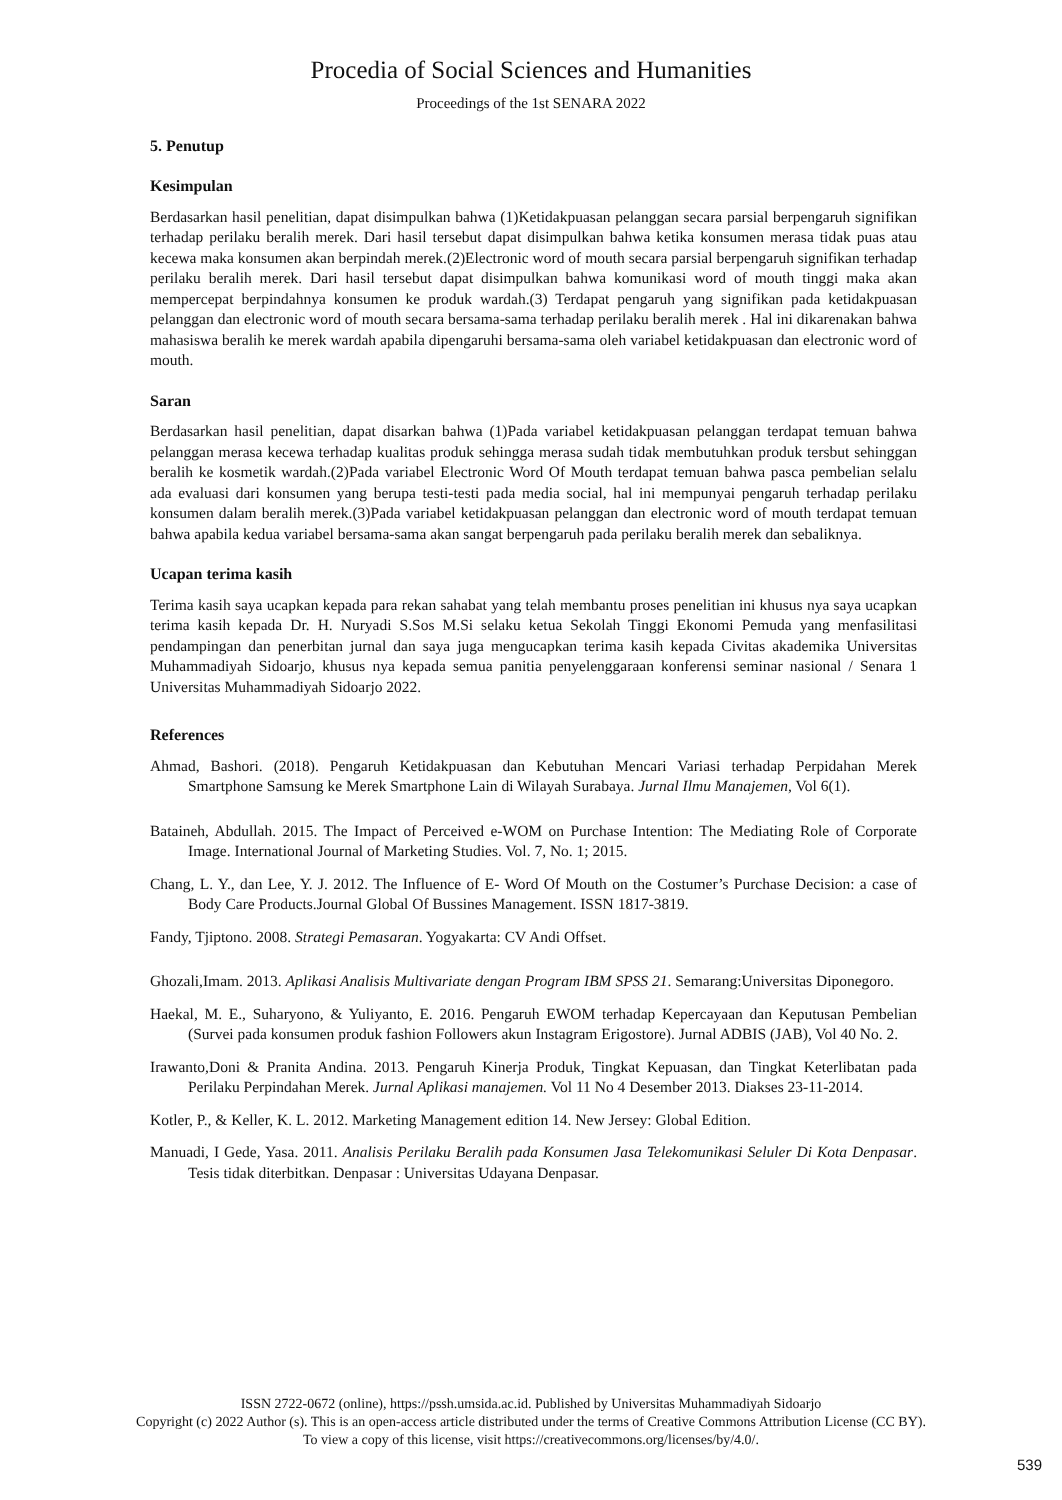Procedia of Social Sciences and Humanities
Proceedings of the 1st SENARA 2022
5. Penutup
Kesimpulan
Berdasarkan hasil penelitian, dapat disimpulkan bahwa (1)Ketidakpuasan pelanggan secara parsial berpengaruh signifikan terhadap perilaku beralih merek. Dari hasil tersebut dapat disimpulkan bahwa ketika konsumen merasa tidak puas atau kecewa maka konsumen akan berpindah merek.(2)Electronic word of mouth secara parsial berpengaruh signifikan terhadap perilaku beralih merek. Dari hasil tersebut dapat disimpulkan bahwa komunikasi word of mouth tinggi maka akan mempercepat berpindahnya konsumen ke produk wardah.(3) Terdapat pengaruh yang signifikan pada ketidakpuasan pelanggan dan electronic word of mouth secara bersama-sama terhadap perilaku beralih merek . Hal ini dikarenakan bahwa mahasiswa beralih ke merek wardah apabila dipengaruhi bersama-sama oleh variabel ketidakpuasan dan electronic word of mouth.
Saran
Berdasarkan hasil penelitian, dapat disarkan bahwa (1)Pada variabel ketidakpuasan pelanggan terdapat temuan bahwa pelanggan merasa kecewa terhadap kualitas produk sehingga merasa sudah tidak membutuhkan produk tersbut sehinggan beralih ke kosmetik wardah.(2)Pada variabel Electronic Word Of Mouth terdapat temuan bahwa pasca pembelian selalu ada evaluasi dari konsumen yang berupa testi-testi pada media social, hal ini mempunyai pengaruh terhadap perilaku konsumen dalam beralih merek.(3)Pada variabel ketidakpuasan pelanggan dan electronic word of mouth terdapat temuan bahwa apabila kedua variabel bersama-sama akan sangat berpengaruh pada perilaku beralih merek dan sebaliknya.
Ucapan terima kasih
Terima kasih saya ucapkan kepada para rekan sahabat yang telah membantu proses penelitian ini khusus nya saya ucapkan terima kasih kepada Dr. H. Nuryadi S.Sos M.Si selaku ketua Sekolah Tinggi Ekonomi Pemuda yang menfasilitasi pendampingan dan penerbitan jurnal dan saya juga mengucapkan terima kasih kepada Civitas akademika Universitas Muhammadiyah Sidoarjo, khusus nya kepada semua panitia penyelenggaraan konferensi seminar nasional / Senara 1 Universitas Muhammadiyah Sidoarjo 2022.
References
Ahmad, Bashori. (2018). Pengaruh Ketidakpuasan dan Kebutuhan Mencari Variasi terhadap Perpidahan Merek Smartphone Samsung ke Merek Smartphone Lain di Wilayah Surabaya. Jurnal Ilmu Manajemen, Vol 6(1).
Bataineh, Abdullah. 2015. The Impact of Perceived e-WOM on Purchase Intention: The Mediating Role of Corporate Image. International Journal of Marketing Studies. Vol. 7, No. 1; 2015.
Chang, L. Y., dan Lee, Y. J. 2012. The Influence of E- Word Of Mouth on the Costumer’s Purchase Decision: a case of Body Care Products.Journal Global Of Bussines Management. ISSN 1817-3819.
Fandy, Tjiptono. 2008. Strategi Pemasaran. Yogyakarta: CV Andi Offset.
Ghozali,Imam. 2013. Aplikasi Analisis Multivariate dengan Program IBM SPSS 21. Semarang:Universitas Diponegoro.
Haekal, M. E., Suharyono, & Yuliyanto, E. 2016. Pengaruh EWOM terhadap Kepercayaan dan Keputusan Pembelian (Survei pada konsumen produk fashion Followers akun Instagram Erigostore). Jurnal ADBIS (JAB), Vol 40 No. 2.
Irawanto,Doni & Pranita Andina. 2013. Pengaruh Kinerja Produk, Tingkat Kepuasan, dan Tingkat Keterlibatan pada Perilaku Perpindahan Merek. Jurnal Aplikasi manajemen. Vol 11 No 4 Desember 2013. Diakses 23-11-2014.
Kotler, P., & Keller, K. L. 2012. Marketing Management edition 14. New Jersey: Global Edition.
Manuadi, I Gede, Yasa. 2011. Analisis Perilaku Beralih pada Konsumen Jasa Telekomunikasi Seluler Di Kota Denpasar. Tesis tidak diterbitkan. Denpasar : Universitas Udayana Denpasar.
ISSN 2722-0672 (online), https://pssh.umsida.ac.id. Published by Universitas Muhammadiyah Sidoarjo
Copyright (c) 2022 Author (s). This is an open-access article distributed under the terms of Creative Commons Attribution License (CC BY).
To view a copy of this license, visit https://creativecommons.org/licenses/by/4.0/.
539